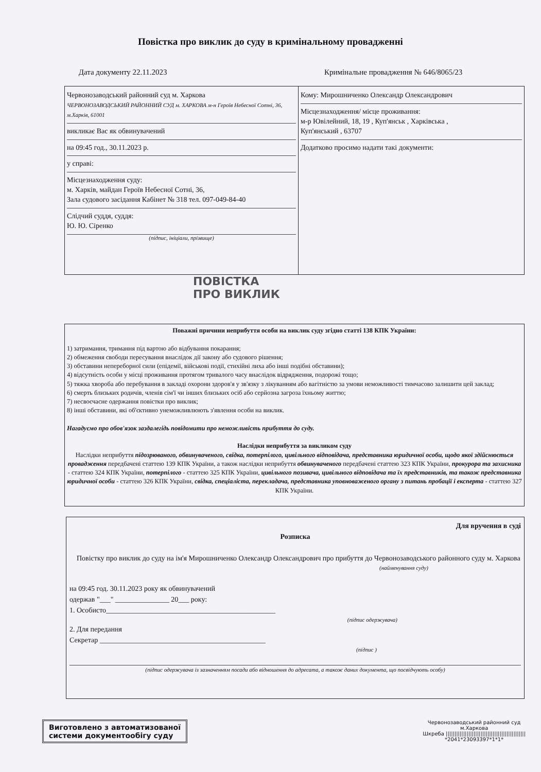Повістка про виклик до суду в кримінальному провадженні
Дата документу 22.11.2023 Кримінальне провадження № 646/8065/23
Червонозаводський районний суд м. Харкова
ЧЕРВОНОЗАВОДСЬКИЙ РАЙОННИЙ СУД м. ХАРКОВА м-н Героїв Небесної Сотні, 36, м.Харків, 61001
викликає Вас як обвинувачений
на 09:45 год., 30.11.2023 р.
у справі:
Місцезнаходження суду:
м. Харків, майдан Героїв Небесної Сотні, 36,
Зала судового засідання Кабінет № 318 тел. 097-049-84-40
Слідчий суддя, суддя:
Ю. Ю. Сіренко
(підпис, ініціали, прізвище)
Кому: Мирошниченко Олександр Олександрович
Місцезнаходження/ місце проживання:
м-р Ювілейний, 18, 19 , Куп'янськ , Харківська ,
Куп'янський , 63707
Додатково просимо надати такі документи:
ПОВІСТКА
ПРО ВИКЛИК
Поважні причини неприбуття особи на виклик суду згідно статті 138 КПК України:
1) затримання, тримання під вартою або відбування покарання;
2) обмеження свободи пересування внаслідок дії закону або судового рішення;
3) обставини непереборної сили (епідемії, військові події, стихійні лиха або інші подібні обставини);
4) відсутність особи у місці проживання протягом тривалого часу внаслідок відрядження, подорожі тощо;
5) тяжка хвороба або перебування в закладі охорони здоров'я у зв'язку з лікуванням або вагітністю за умови неможливості тимчасово залишити цей заклад;
6) смерть близьких родичів, членів сім'ї чи інших близьких осіб або серйозна загроза їхньому життю;
7) несвоєчасне одержання повістки про виклик;
8) інші обставини, які об'єктивно унеможливлюють з'явлення особи на виклик.
Нагадуємо про обов'язок заздалегідь повідомити про неможливість прибуття до суду.
Наслідки неприбуття за викликом суду
Наслідки неприбуття підозрюваного, обвинуваченого, свідка, потерпілого, цивільного відповідача, представника юридичної особи, щодо якої здійснюється провадження передбачені статтею 139 КПК України, а також наслідки неприбуття обвинуваченого передбачені статтею 323 КПК України, прокурора та захисника - статтею 324 КПК України, потерпілого - статтею 325 КПК України, цивільного позивача, цивільного відповідача та їх представників, та також представника юридичної особи - статтею 326 КПК України, свідка, спеціаліста, перекладача, представника уповноваженого органу з питань пробації і експерта - статтею 327 КПК України.
Для вручення в суді
Розписка
Повістку про виклик до суду на ім'я Мирошниченко Олександр Олександрович про прибуття до Червонозаводського районного суду м. Харкова
(найменування суду)
на 09:45 год. 30.11.2023 року як обвинувачений
одержав "___" _______________ 20___ року:
1. Особисто_______________________________________________
(підпис одержувача)
2. Для передання
Секретар ______________________________________________
(підпис )
(підпис одержувача із зазначенням посади або відношення до адресата, а також даних документа, що посвідчують особу)
Виготовлено з автоматизованої
системи документообігу суду
Червонозаводський районний суд
м.Харкова
Шкреба ||||||||||||||||||||||||||||||||||||||||||||||
*2041*23093397*1*1*